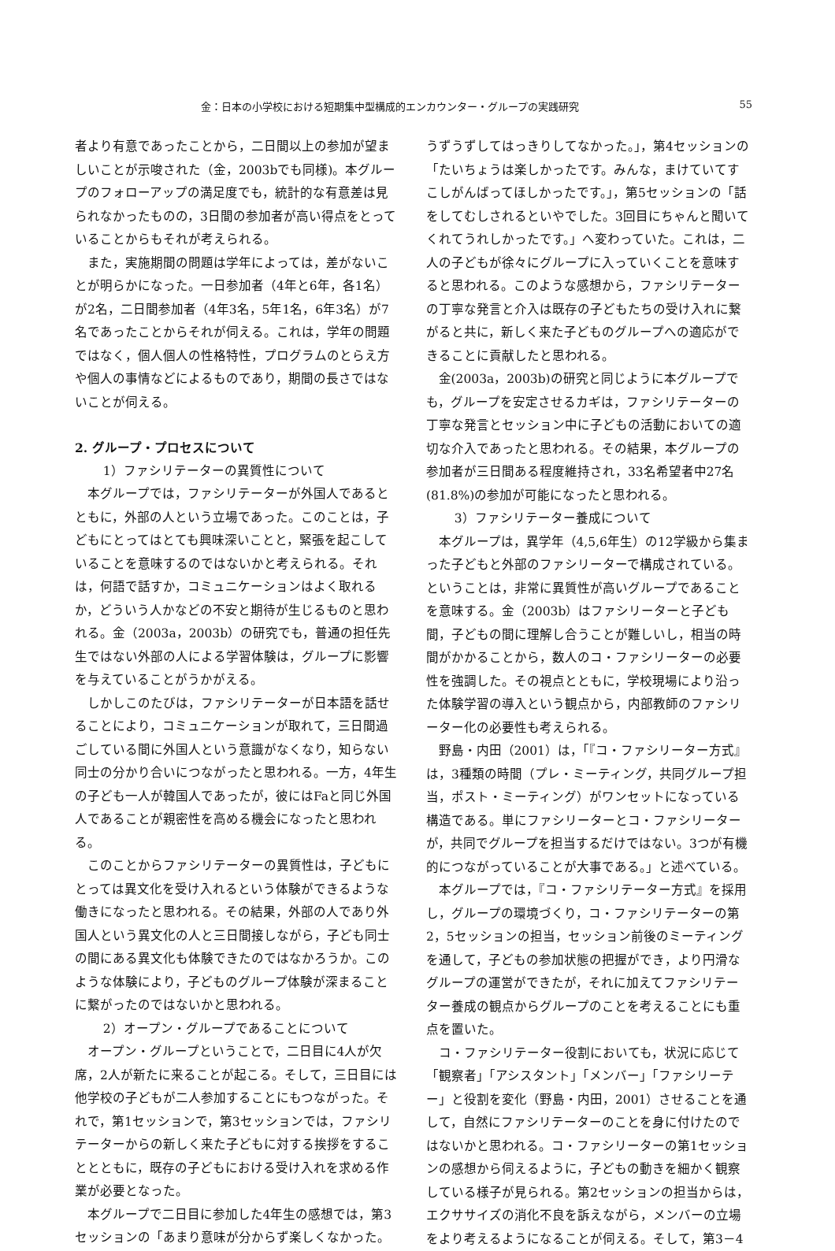金：日本の小学校における短期集中型構成的エンカウンター・グループの実践研究 55
者より有意であったことから，二日間以上の参加が望ましいことが示唆された（金，2003bでも同様)。本グループのフォローアップの満足度でも，統計的な有意差は見られなかったものの，3日間の参加者が高い得点をとっていることからもそれが考えられる。
また，実施期間の問題は学年によっては，差がないことが明らかになった。一日参加者（4年と6年，各1名）が2名，二日間参加者（4年3名，5年1名，6年3名）が7名であったことからそれが伺える。これは，学年の問題ではなく，個人個人の性格特性，プログラムのとらえ方や個人の事情などによるものであり，期間の長さではないことが伺える。
2. グループ・プロセスについて
1）ファシリテーターの異質性について
本グループでは，ファシリテーターが外国人であるとともに，外部の人という立場であった。このことは，子どもにとってはとても興味深いことと，緊張を起こしていることを意味するのではないかと考えられる。それは，何語で話すか，コミュニケーションはよく取れるか，どういう人かなどの不安と期待が生じるものと思われる。金（2003a，2003b）の研究でも，普通の担任先生ではない外部の人による学習体験は，グループに影響を与えていることがうかがえる。
しかしこのたびは，ファシリテーターが日本語を話せることにより，コミュニケーションが取れて，三日間過ごしている間に外国人という意識がなくなり，知らない同士の分かり合いにつながったと思われる。一方，4年生の子ども一人が韓国人であったが，彼にはFaと同じ外国人であることが親密性を高める機会になったと思われる。
このことからファシリテーターの異質性は，子どもにとっては異文化を受け入れるという体験ができるような働きになったと思われる。その結果，外部の人であり外国人という異文化の人と三日間接しながら，子ども同士の間にある異文化も体験できたのではなかろうか。このような体験により，子どものグループ体験が深まることに繋がったのではないかと思われる。
2）オープン・グループであることについて
オープン・グループということで，二日目に4人が欠席，2人が新たに来ることが起こる。そして，三日目には他学校の子どもが二人参加することにもつながった。それで，第1セッションで，第3セッションでは，ファシリテーターからの新しく来た子どもに対する挨拶をすることとともに，既存の子どもにおける受け入れを求める作業が必要となった。
本グループで二日目に参加した4年生の感想では，第3セッションの「あまり意味が分からず楽しくなかった。
うずうずしてはっきりしてなかった。」，第4セッションの「たいちょうは楽しかったです。みんな，まけていてすこしがんばってほしかったです。」，第5セッションの「話をしてむしされるといやでした。3回目にちゃんと聞いてくれてうれしかったです。」へ変わっていた。これは，二人の子どもが徐々にグループに入っていくことを意味すると思われる。このような感想から，ファシリテーターの丁寧な発言と介入は既存の子どもたちの受け入れに繋がると共に，新しく来た子どものグループへの適応ができることに貢献したと思われる。
金(2003a，2003b)の研究と同じように本グループでも，グループを安定させるカギは，ファシリテーターの丁寧な発言とセッション中に子どもの活動においての適切な介入であったと思われる。その結果，本グループの参加者が三日間ある程度維持され，33名希望者中27名(81.8%)の参加が可能になったと思われる。
3）ファシリテーター養成について
本グループは，異学年（4,5,6年生）の12学級から集まった子どもと外部のファシリーターで構成されている。ということは，非常に異質性が高いグループであることを意味する。金（2003b）はファシリーターと子ども間，子どもの間に理解し合うことが難しいし，相当の時間がかかることから，数人のコ・ファシリーターの必要性を強調した。その視点とともに，学校現場により沿った体験学習の導入という観点から，内部教師のファシリーター化の必要性も考えられる。
野島・内田（2001）は，「『コ・ファシリーター方式』は，3種類の時間（プレ・ミーティング，共同グループ担当，ポスト・ミーティング）がワンセットになっている構造である。単にファシリーターとコ・ファシリーターが，共同でグループを担当するだけではない。3つが有機的につながっていることが大事である。」と述べている。
本グループでは，『コ・ファシリテーター方式』を採用し，グループの環境づくり，コ・ファシリテーターの第2，5セッションの担当，セッション前後のミーティングを通して，子どもの参加状態の把握ができ，より円滑なグループの運営ができたが，それに加えてファシリテーター養成の観点からグループのことを考えることにも重点を置いた。
コ・ファシリテーター役割においても，状況に応じて「観察者」「アシスタント」「メンバー」「ファシリーテー」と役割を変化（野島・内田，2001）させることを通して，自然にファシリテーターのことを身に付けたのではないかと思われる。コ・ファシリーターの第1セッションの感想から伺えるように，子どもの動きを細かく観察している様子が見られる。第2セッションの担当からは，エクササイズの消化不良を訴えながら，メンバーの立場をより考えるようになることが伺える。そして，第3－4